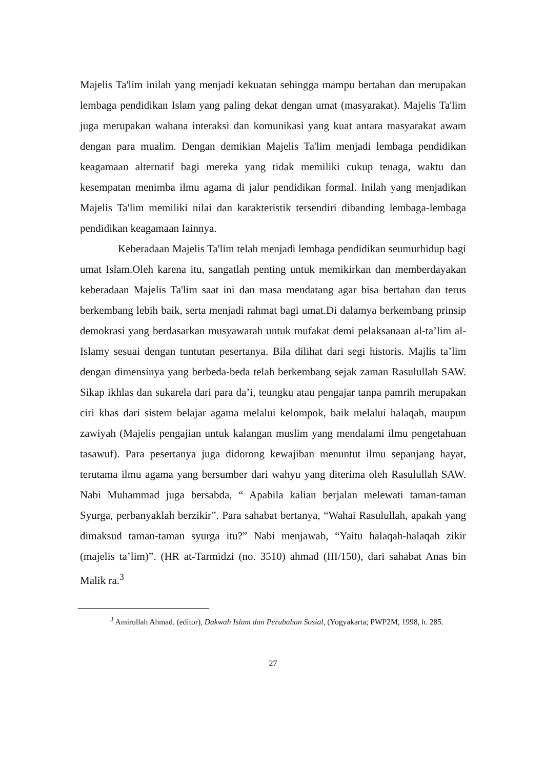Majelis Ta'lim inilah yang menjadi kekuatan sehingga mampu bertahan dan merupakan lembaga pendidikan Islam yang paling dekat dengan umat (masyarakat). Majelis Ta'lim juga merupakan wahana interaksi dan komunikasi yang kuat antara masyarakat awam dengan para mualim. Dengan demikian Majelis Ta'lim menjadi lembaga pendidikan keagamaan alternatif bagi mereka yang tidak memiliki cukup tenaga, waktu dan kesempatan menimba ilmu agama di jalur pendidikan formal. Inilah yang menjadikan Majelis Ta'lim memiliki nilai dan karakteristik tersendiri dibanding lembaga-lembaga pendidikan keagamaan Iainnya.
Keberadaan Majelis Ta'lim telah menjadi lembaga pendidikan seumurhidup bagi umat Islam.Oleh karena itu, sangatlah penting untuk memikirkan dan memberdayakan keberadaan Majelis Ta'lim saat ini dan masa mendatang agar bisa bertahan dan terus berkembang lebih baik, serta menjadi rahmat bagi umat.Di dalamya berkembang prinsip demokrasi yang berdasarkan musyawarah untuk mufakat demi pelaksanaan al-ta’lim al-Islamy sesuai dengan tuntutan pesertanya. Bila dilihat dari segi historis. Majlis ta’lim dengan dimensinya yang berbeda-beda telah berkembang sejak zaman Rasulullah SAW. Sikap ikhlas dan sukarela dari para da’i, teungku atau pengajar tanpa pamrih merupakan ciri khas dari sistem belajar agama melalui kelompok, baik melalui halaqah, maupun zawiyah (Majelis pengajian untuk kalangan muslim yang mendalami ilmu pengetahuan tasawuf). Para pesertanya juga didorong kewajiban menuntut ilmu sepanjang hayat, terutama ilmu agama yang bersumber dari wahyu yang diterima oleh Rasulullah SAW. Nabi Muhammad juga bersabda, “ Apabila kalian berjalan melewati taman-taman Syurga, perbanyaklah berzikir”. Para sahabat bertanya, “Wahai Rasulullah, apakah yang dimaksud taman-taman syurga itu?” Nabi menjawab, “Yaitu halaqah-halaqah zikir (majelis ta’lim)”. (HR at-Tarmidzi (no. 3510) ahmad (III/150), dari sahabat Anas bin Malik ra.<sup>3</sup>
<sup>3</sup> Amirullah Ahmad. (editor), Dakwah Islam dan Perubahan Sosial, (Yogyakarta; PWP2M, 1998, h. 285.
27